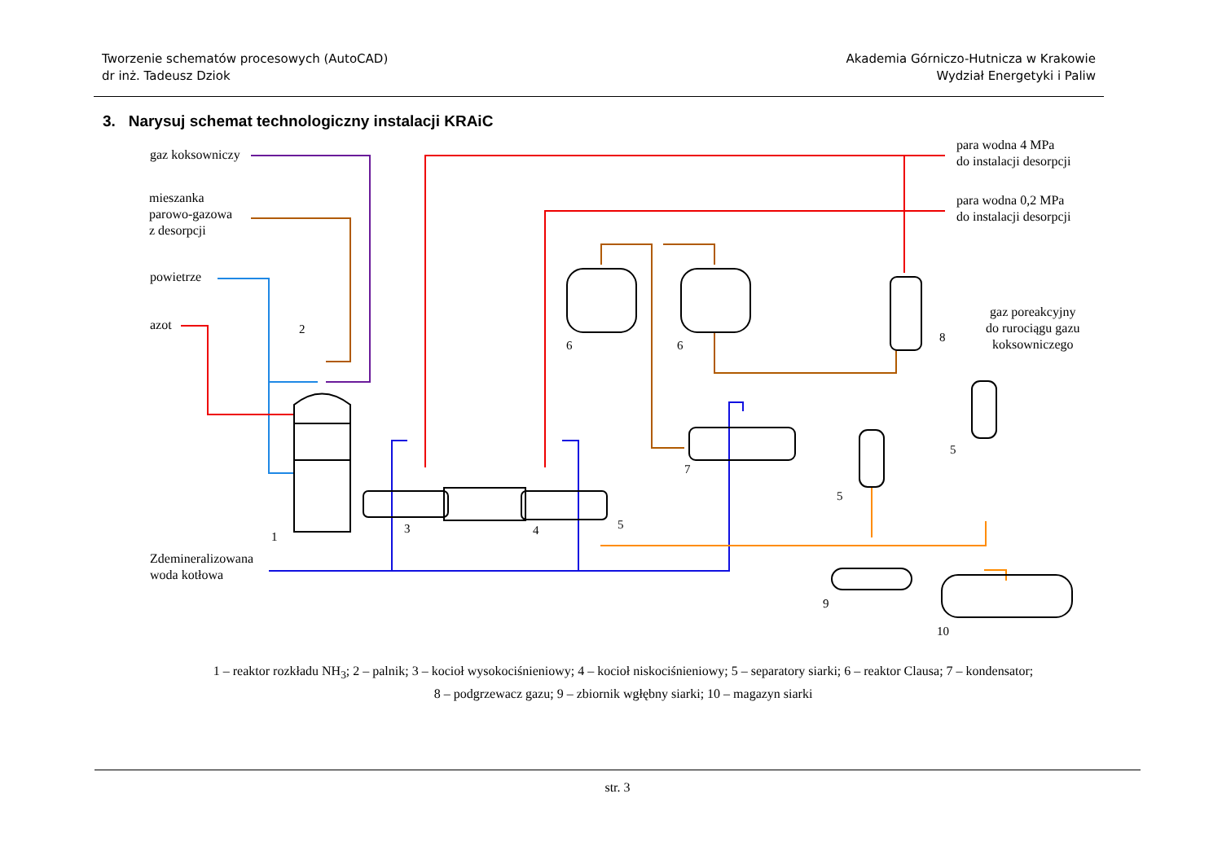Tworzenie schematów procesowych (AutoCAD)
dr inż. Tadeusz Dziok
Akademia Górniczo-Hutnicza w Krakowie
Wydział Energetyki i Paliw
3. Narysuj schemat technologiczny instalacji KRAiC
gaz koksowniczy
mieszanka
parowo-gazowa
z desorpcji
powietrze
azot
para wodna 4 MPa
do instalacji desorpcji
para wodna 0,2 MPa
do instalacji desorpcji
gaz poreakcyjny
do rurociągu gazu
koksowniczego
Zdemineralizowana
woda kotłowa
1
2
3
4
5
6
6
7
8
5
5
9
10
1 – reaktor rozkładu NH<sub>3</sub>; 2 – palnik; 3 – kocioł wysokociśnieniowy; 4 – kocioł niskociśnieniowy; 5 – separatory siarki; 6 – reaktor Clausa; 7 – kondensator;
8 – podgrzewacz gazu; 9 – zbiornik wgłębny siarki; 10 – magazyn siarki
str. 3